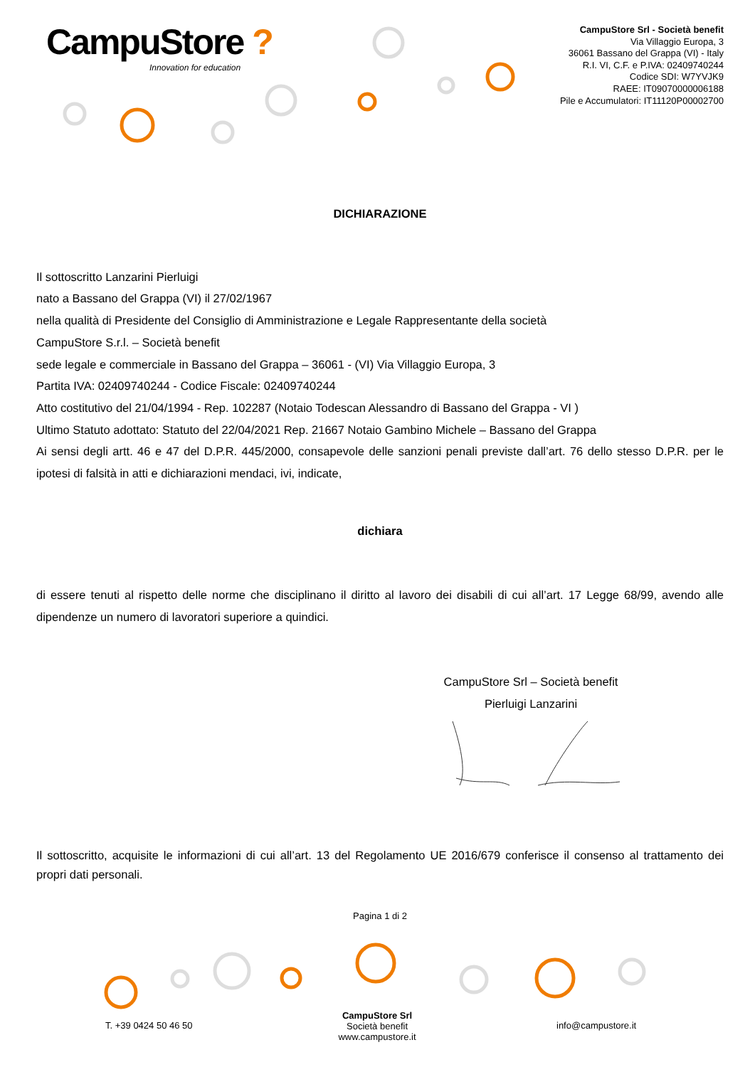CampuStore ?
Innovation for education
CampuStore Srl - Società benefit
Via Villaggio Europa, 3
36061 Bassano del Grappa (VI) - Italy
R.I. VI, C.F. e P.IVA: 02409740244
Codice SDI: W7YVJK9
RAEE: IT09070000006188
Pile e Accumulatori: IT11120P00002700
DICHIARAZIONE
Il sottoscritto Lanzarini Pierluigi
nato a Bassano del Grappa (VI) il 27/02/1967
nella qualità di Presidente del Consiglio di Amministrazione e Legale Rappresentante della società
CampuStore S.r.l. – Società benefit
sede legale e commerciale in Bassano del Grappa – 36061 - (VI) Via Villaggio Europa, 3
Partita IVA: 02409740244 - Codice Fiscale: 02409740244
Atto costitutivo del 21/04/1994 - Rep. 102287 (Notaio Todescan Alessandro di Bassano del Grappa - VI )
Ultimo Statuto adottato: Statuto del 22/04/2021 Rep. 21667 Notaio Gambino Michele – Bassano del Grappa
Ai sensi degli artt. 46 e 47 del D.P.R. 445/2000, consapevole delle sanzioni penali previste dall’art. 76 dello stesso D.P.R. per le ipotesi di falsità in atti e dichiarazioni mendaci, ivi, indicate,
dichiara
di essere tenuti al rispetto delle norme che disciplinano il diritto al lavoro dei disabili di cui all’art. 17 Legge 68/99, avendo alle dipendenze un numero di lavoratori superiore a quindici.
CampuStore Srl – Società benefit
Pierluigi Lanzarini
Il sottoscritto, acquisite le informazioni di cui all’art. 13 del Regolamento UE 2016/679 conferisce il consenso al trattamento dei propri dati personali.
Pagina 1 di 2
T. +39 0424 50 46 50
CampuStore Srl
Società benefit
www.campustore.it
info@campustore.it